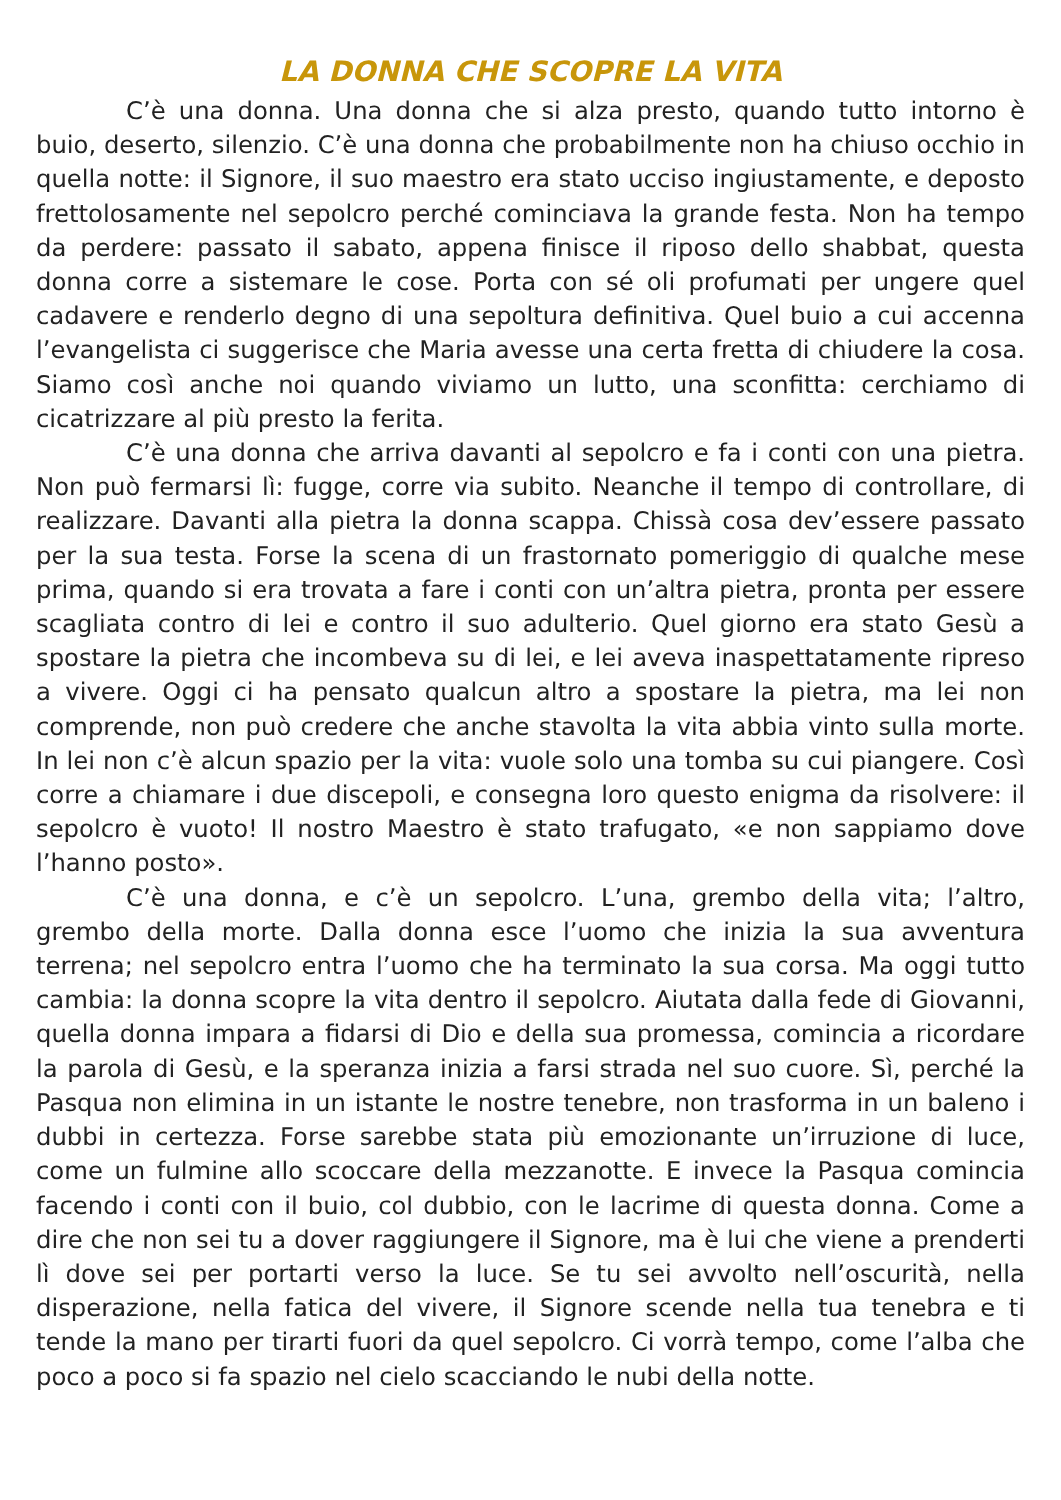LA DONNA CHE SCOPRE LA VITA
C’è una donna. Una donna che si alza presto, quando tutto intorno è buio, deserto, silenzio. C’è una donna che probabilmente non ha chiuso occhio in quella notte: il Signore, il suo maestro era stato ucciso ingiustamente, e deposto frettolosamente nel sepolcro perché cominciava la grande festa. Non ha tempo da perdere: passato il sabato, appena finisce il riposo dello shabbat, questa donna corre a sistemare le cose. Porta con sé oli profumati per ungere quel cadavere e renderlo degno di una sepoltura definitiva. Quel buio a cui accenna l’evangelista ci suggerisce che Maria avesse una certa fretta di chiudere la cosa. Siamo così anche noi quando viviamo un lutto, una sconfitta: cerchiamo di cicatrizzare al più presto la ferita.
C’è una donna che arriva davanti al sepolcro e fa i conti con una pietra. Non può fermarsi lì: fugge, corre via subito. Neanche il tempo di controllare, di realizzare. Davanti alla pietra la donna scappa. Chissà cosa dev’essere passato per la sua testa. Forse la scena di un frastornato pomeriggio di qualche mese prima, quando si era trovata a fare i conti con un’altra pietra, pronta per essere scagliata contro di lei e contro il suo adulterio. Quel giorno era stato Gesù a spostare la pietra che incombeva su di lei, e lei aveva inaspettatamente ripreso a vivere. Oggi ci ha pensato qualcun altro a spostare la pietra, ma lei non comprende, non può credere che anche stavolta la vita abbia vinto sulla morte. In lei non c’è alcun spazio per la vita: vuole solo una tomba su cui piangere. Così corre a chiamare i due discepoli, e consegna loro questo enigma da risolvere: il sepolcro è vuoto! Il nostro Maestro è stato trafugato, «e non sappiamo dove l’hanno posto».
C’è una donna, e c’è un sepolcro. L’una, grembo della vita; l’altro, grembo della morte. Dalla donna esce l’uomo che inizia la sua avventura terrena; nel sepolcro entra l’uomo che ha terminato la sua corsa. Ma oggi tutto cambia: la donna scopre la vita dentro il sepolcro. Aiutata dalla fede di Giovanni, quella donna impara a fidarsi di Dio e della sua promessa, comincia a ricordare la parola di Gesù, e la speranza inizia a farsi strada nel suo cuore. Sì, perché la Pasqua non elimina in un istante le nostre tenebre, non trasforma in un baleno i dubbi in certezza. Forse sarebbe stata più emozionante un’irruzione di luce, come un fulmine allo scoccare della mezzanotte. E invece la Pasqua comincia facendo i conti con il buio, col dubbio, con le lacrime di questa donna. Come a dire che non sei tu a dover raggiungere il Signore, ma è lui che viene a prenderti lì dove sei per portarti verso la luce. Se tu sei avvolto nell’oscurità, nella disperazione, nella fatica del vivere, il Signore scende nella tua tenebra e ti tende la mano per tirarti fuori da quel sepolcro. Ci vorrà tempo, come l’alba che poco a poco si fa spazio nel cielo scacciando le nubi della notte.